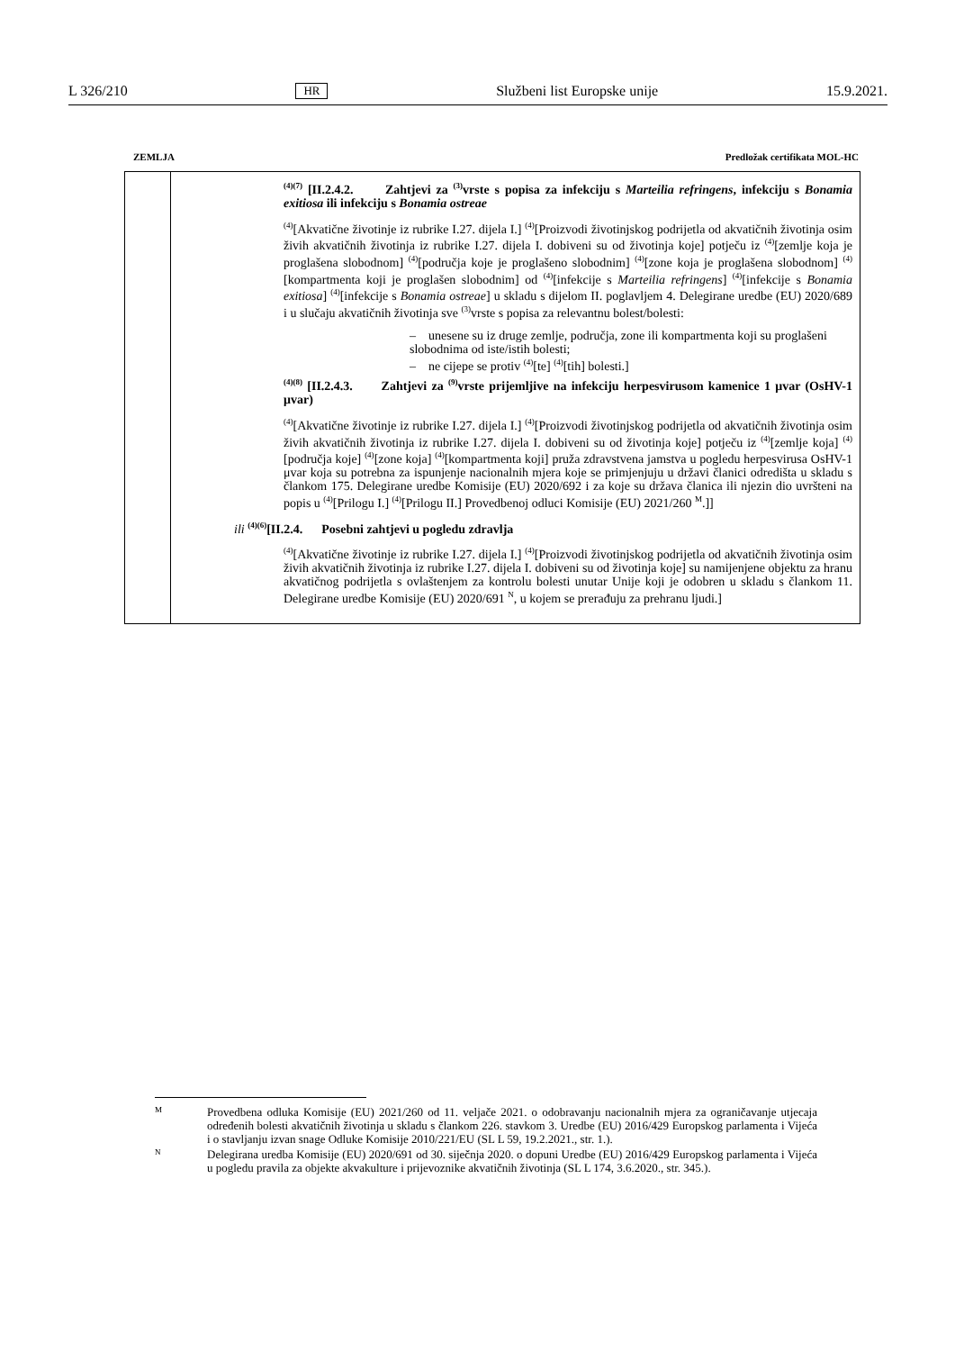L 326/210 HR Službeni list Europske unije 15.9.2021.
ZEMLJA Predložak certifikata MOL-HC
| | <sup>(4)(7)</sup> [II.2.4.2. Zahtjevi za <sup>(3)</sup>vrste s popisa za infekciju s Marteilia refringens , infekciju s Bonamia exitiosa ili infekciju s Bonamia ostreae <sup>(4)</sup> [Akvatične životinje iz rubrike I.27. dijela I.] <sup>(4)</sup>[Proizvodi životinjskog podrijetla od akvatičnih životinja osim živih akvatičnih životinja iz rubrike I.27. dijela I. dobiveni su od životinja koje] potječu iz <sup>(4)</sup>[zemlje koja je proglašena slobodnom] <sup>(4)</sup>[područja koje je proglašeno slobodnim] <sup>(4)</sup>[zone koja je proglašena slobodnom] <sup>(4)</sup>[kompartmenta koji je proglašen slobodnim] od <sup>(4)</sup>[infekcije s Marteilia refringens ] <sup>(4)</sup>[infekcije s Bonamia exitiosa ] <sup>(4)</sup>[infekcije s Bonamia ostreae ] u skladu s dijelom II. poglavljem 4. Delegirane uredbe (EU) 2020/689 i u slučaju akvatičnih životinja sve <sup>(3)</sup>vrste s popisa za relevantnu bolest/bolesti: – unesene su iz druge zemlje, područja, zone ili kompartmenta koji su proglašeni slobodnima od iste/istih bolesti; – ne cijepe se protiv <sup>(4)</sup>[te] <sup>(4)</sup>[tih] bolesti.] <sup>(4)(8)</sup> [II.2.4.3. Zahtjevi za <sup>(9)</sup>vrste prijemljive na infekciju herpesvirusom kamenice 1 μvar (OsHV-1 μvar) <sup>(4)</sup> [Akvatične životinje iz rubrike I.27. dijela I.] <sup>(4)</sup>[Proizvodi životinjskog podrijetla od akvatičnih životinja osim živih akvatičnih životinja iz rubrike I.27. dijela I. dobiveni su od životinja koje] potječu iz <sup>(4)</sup>[zemlje koja] <sup>(4)</sup>[područja koje] <sup>(4)</sup>[zone koja] <sup>(4)</sup>[kompartmenta koji] pruža zdravstvena jamstva u pogledu herpesvirusa OsHV-1 μvar koja su potrebna za ispunjenje nacionalnih mjera koje se primjenjuju u državi članici odredišta u skladu s člankom 175. Delegirane uredbe Komisije (EU) 2020/692 i za koje su država članica ili njezin dio uvršteni na popis u <sup>(4)</sup>[Prilogu I.] <sup>(4)</sup>[Prilogu II.] Provedbenoj odluci Komisije (EU) 2021/260 <sup>M</sup>.]] ili <sup>(4)(6)</sup>[II.2.4. Posebni zahtjevi u pogledu zdravlja <sup>(4)</sup> [Akvatične životinje iz rubrike I.27. dijela I.] <sup>(4)</sup>[Proizvodi životinjskog podrijetla od akvatičnih životinja osim živih akvatičnih životinja iz rubrike I.27. dijela I. dobiveni su od životinja koje] su namijenjene objektu za hranu akvatičnog podrijetla s ovlaštenjem za kontrolu bolesti unutar Unije koji je odobren u skladu s člankom 11. Delegirane uredbe Komisije (EU) 2020/691 <sup>N</sup>, u kojem se prerađuju za prehranu ljudi.] |
M
Provedbena odluka Komisije (EU) 2021/260 od 11. veljače 2021. o odobravanju nacionalnih mjera za ograničavanje utjecaja određenih bolesti akvatičnih životinja u skladu s člankom 226. stavkom 3. Uredbe (EU) 2016/429 Europskog parlamenta i Vijeća i o stavljanju izvan snage Odluke Komisije 2010/221/EU (SL L 59, 19.2.2021., str. 1.).
N
Delegirana uredba Komisije (EU) 2020/691 od 30. siječnja 2020. o dopuni Uredbe (EU) 2016/429 Europskog parlamenta i Vijeća u pogledu pravila za objekte akvakulture i prijevoznike akvatičnih životinja (SL L 174, 3.6.2020., str. 345.).